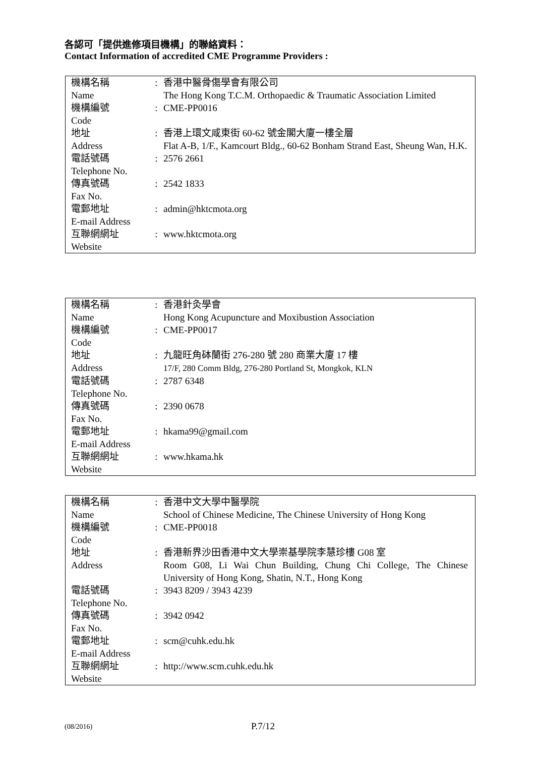各認可「提供進修項目機構」的聯絡資料：
Contact Information of accredited CME Programme Providers :
| 機構名稱 Name | : | 香港中醫骨傷學會有限公司 The Hong Kong T.C.M. Orthopaedic & Traumatic Association Limited |
| 機構編號 Code | : | CME-PP0016 |
| 地址 Address | : | 香港上環文咸東街 60-62 號金閣大廈一樓全層 Flat A-B, 1/F., Kamcourt Bldg., 60-62 Bonham Strand East, Sheung Wan, H.K. |
| 電話號碼 Telephone No. | : | 2576 2661 |
| 傳真號碼 Fax No. | : | 2542 1833 |
| 電郵地址 E-mail Address | : | admin@hktcmota.org |
| 互聯網網址 Website | : | www.hktcmota.org |
| 機構名稱 Name | : | 香港針灸學會 Hong Kong Acupuncture and Moxibustion Association |
| 機構編號 Code | : | CME-PP0017 |
| 地址 Address | : | 九龍旺角砵蘭街 276-280 號 280 商業大廈 17 樓 17/F, 280 Comm Bldg, 276-280 Portland St, Mongkok, KLN |
| 電話號碼 Telephone No. | : | 2787 6348 |
| 傳真號碼 Fax No. | : | 2390 0678 |
| 電郵地址 E-mail Address | : | hkama99@gmail.com |
| 互聯網網址 Website | : | www.hkama.hk |
| 機構名稱 Name | : | 香港中文大學中醫學院 School of Chinese Medicine, The Chinese University of Hong Kong |
| 機構編號 Code | : | CME-PP0018 |
| 地址 Address | : | 香港新界沙田香港中文大學崇基學院李慧珍樓 G08 室 Room G08, Li Wai Chun Building, Chung Chi College, The Chinese University of Hong Kong, Shatin, N.T., Hong Kong |
| 電話號碼 Telephone No. | : | 3943 8209 / 3943 4239 |
| 傳真號碼 Fax No. | : | 3942 0942 |
| 電郵地址 E-mail Address | : | scm@cuhk.edu.hk |
| 互聯網網址 Website | : | http://www.scm.cuhk.edu.hk |
(08/2016) P.7/12